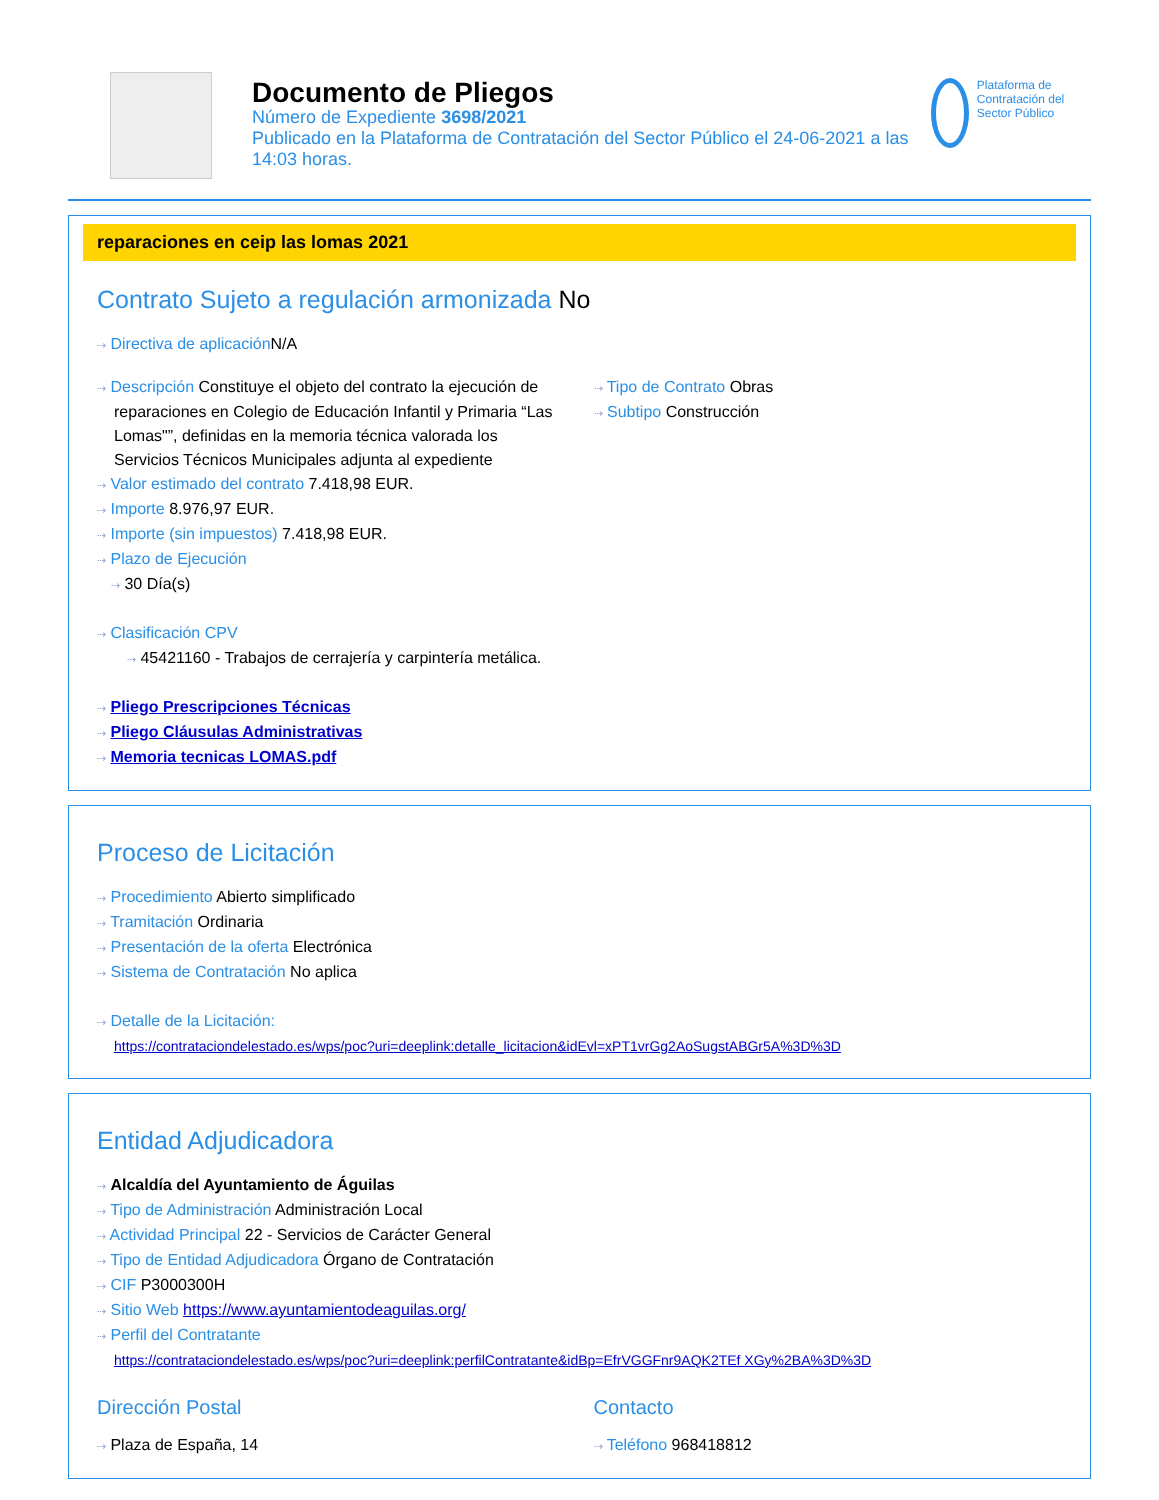Documento de Pliegos
Número de Expediente 3698/2021
Publicado en la Plataforma de Contratación del Sector Público el 24-06-2021 a las 14:03 horas.
Plataforma de Contratación del Sector Público
reparaciones en ceip las lomas 2021
Contrato Sujeto a regulación armonizada No
⇢ Directiva de aplicación N/A
⇢ Descripción Constituye el objeto del contrato la ejecución de reparaciones en Colegio de Educación Infantil y Primaria “Las Lomas"”, definidas en la memoria técnica valorada los Servicios Técnicos Municipales adjunta al expediente
⇢ Valor estimado del contrato 7.418,98 EUR.
⇢ Importe 8.976,97 EUR.
⇢ Importe (sin impuestos) 7.418,98 EUR.
⇢ Plazo de Ejecución
⇢ 30 Día(s)
⇢ Clasificación CPV
⇢ 45421160 - Trabajos de cerrajería y carpintería metálica.
⇢ Pliego Prescripciones Técnicas
⇢ Pliego Cláusulas Administrativas
⇢ Memoria tecnicas LOMAS.pdf
⇢ Tipo de Contrato Obras
⇢ Subtipo Construcción
Proceso de Licitación
⇢ Procedimiento Abierto simplificado
⇢ Tramitación Ordinaria
⇢ Presentación de la oferta Electrónica
⇢ Sistema de Contratación No aplica
⇢ Detalle de la Licitación:
https://contrataciondelestado.es/wps/poc?uri=deeplink:detalle_licitacion&idEvl=xPT1vrGg2AoSugstABGr5A%3D%3D
Entidad Adjudicadora
⇢ Alcaldía del Ayuntamiento de Águilas
⇢ Tipo de Administración Administración Local
⇢ Actividad Principal 22 - Servicios de Carácter General
⇢ Tipo de Entidad Adjudicadora Órgano de Contratación
⇢ CIF P3000300H
⇢ Sitio Web https://www.ayuntamientodeaguilas.org/
⇢ Perfil del Contratante
https://contrataciondelestado.es/wps/poc?uri=deeplink:perfilContratante&idBp=EfrVGGFnr9AQK2TEf XGy%2BA%3D%3D
Dirección Postal
⇢ Plaza de España, 14
Contacto
⇢ Teléfono 968418812